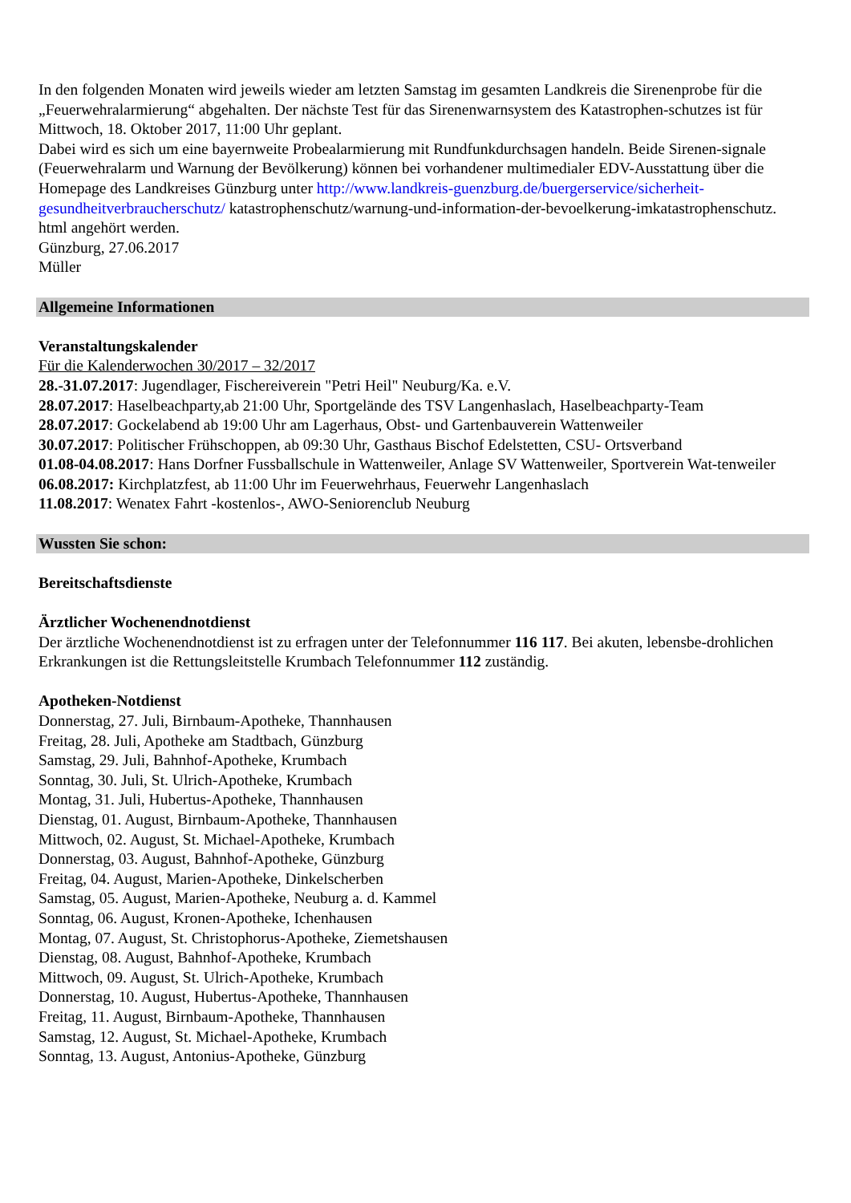In den folgenden Monaten wird jeweils wieder am letzten Samstag im gesamten Landkreis die Sirenenprobe für die „Feuerwehralarmierung“ abgehalten. Der nächste Test für das Sirenenwarnsystem des Katastrophen-schutzes ist für Mittwoch, 18. Oktober 2017, 11:00 Uhr geplant.
Dabei wird es sich um eine bayernweite Probealarmierung mit Rundfunkdurchsagen handeln. Beide Sirenen-signale (Feuerwehralarm und Warnung der Bevölkerung) können bei vorhandener multimedialer EDV-Ausstattung über die Homepage des Landkreises Günzburg unter http://www.landkreis-guenzburg.de/buergerservice/sicherheit-gesundheitverbraucherschutz/ katastrophenschutz/warnung-und-information-der-bevoelkerung-imkatastrophenschutz. html angehört werden.
Günzburg, 27.06.2017
Müller
Allgemeine Informationen
Veranstaltungskalender
Für die Kalenderwochen 30/2017 – 32/2017
28.-31.07.2017: Jugendlager, Fischereiverein "Petri Heil" Neuburg/Ka. e.V.
28.07.2017: Haselbeachparty,ab 21:00 Uhr, Sportgelände des TSV Langenhaslach, Haselbeachparty-Team
28.07.2017: Gockelabend ab 19:00 Uhr am Lagerhaus, Obst- und Gartenbauverein Wattenweiler
30.07.2017: Politischer Frühschoppen, ab 09:30 Uhr, Gasthaus Bischof Edelstetten, CSU- Ortsverband
01.08-04.08.2017: Hans Dorfner Fussballschule in Wattenweiler, Anlage SV Wattenweiler, Sportverein Wat-tenweiler
06.08.2017: Kirchplatzfest, ab 11:00 Uhr im Feuerwehrhaus, Feuerwehr Langenhaslach
11.08.2017: Wenatex Fahrt -kostenlos-, AWO-Seniorenclub Neuburg
Wussten Sie schon:
Bereitschaftsdienste
Ärztlicher Wochenendnotdienst
Der ärztliche Wochenendnotdienst ist zu erfragen unter der Telefonnummer 116 117. Bei akuten, lebensbe-drohlichen Erkrankungen ist die Rettungsleitstelle Krumbach Telefonnummer 112 zuständig.
Apotheken-Notdienst
Donnerstag, 27. Juli, Birnbaum-Apotheke, Thannhausen
Freitag, 28. Juli, Apotheke am Stadtbach, Günzburg
Samstag, 29. Juli, Bahnhof-Apotheke, Krumbach
Sonntag, 30. Juli, St. Ulrich-Apotheke, Krumbach
Montag, 31. Juli, Hubertus-Apotheke, Thannhausen
Dienstag, 01. August, Birnbaum-Apotheke, Thannhausen
Mittwoch, 02. August, St. Michael-Apotheke, Krumbach
Donnerstag, 03. August, Bahnhof-Apotheke, Günzburg
Freitag, 04. August, Marien-Apotheke, Dinkelscherben
Samstag, 05. August, Marien-Apotheke, Neuburg a. d. Kammel
Sonntag, 06. August, Kronen-Apotheke, Ichenhausen
Montag, 07. August, St. Christophorus-Apotheke, Ziemetshausen
Dienstag, 08. August, Bahnhof-Apotheke, Krumbach
Mittwoch, 09. August, St. Ulrich-Apotheke, Krumbach
Donnerstag, 10. August, Hubertus-Apotheke, Thannhausen
Freitag, 11. August, Birnbaum-Apotheke, Thannhausen
Samstag, 12. August, St. Michael-Apotheke, Krumbach
Sonntag, 13. August, Antonius-Apotheke, Günzburg